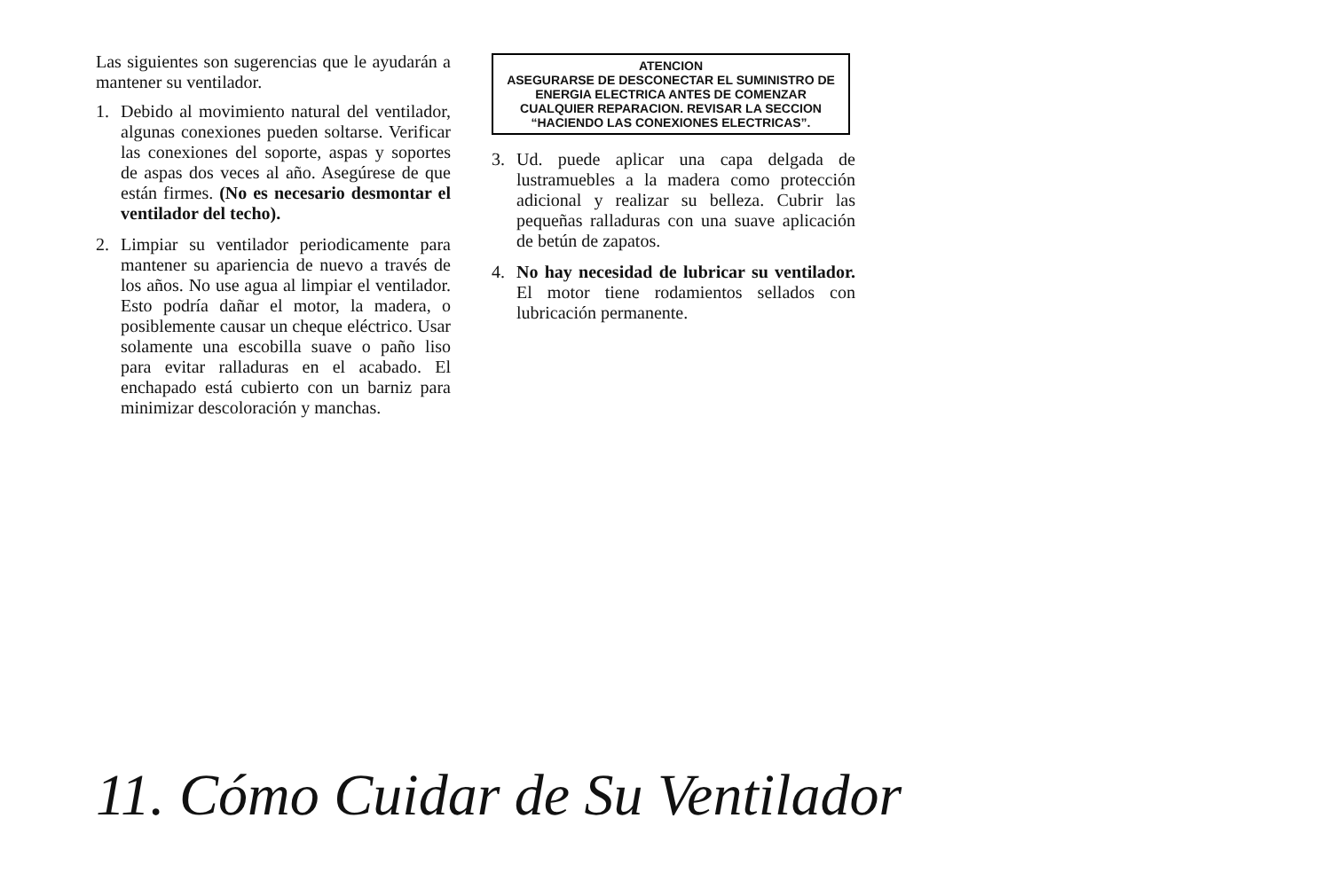Las siguientes son sugerencias que le ayudarán a mantener su ventilador.
1. Debido al movimiento natural del ventilador, algunas conexiones pueden soltarse. Verificar las conexiones del soporte, aspas y soportes de aspas dos veces al año. Asegúrese de que están firmes. (No es necesario desmontar el ventilador del techo).
2. Limpiar su ventilador periodicamente para mantener su apariencia de nuevo a través de los años. No use agua al limpiar el ventilador. Esto podría dañar el motor, la madera, o posiblemente causar un cheque eléctrico. Usar solamente una escobilla suave o paño liso para evitar ralladuras en el acabado. El enchapado está cubierto con un barniz para minimizar descoloración y manchas.
ATENCION
ASEGURARSE DE DESCONECTAR EL SUMINISTRO DE ENERGIA ELECTRICA ANTES DE COMENZAR CUALQUIER REPARACION. REVISAR LA SECCION “HACIENDO LAS CONEXIONES ELECTRICAS”.
3. Ud. puede aplicar una capa delgada de lustramuebles a la madera como protección adicional y realizar su belleza. Cubrir las pequeñas ralladuras con una suave aplicación de betún de zapatos.
4. No hay necesidad de lubricar su ventilador. El motor tiene rodamientos sellados con lubricación permanente.
11. Cómo Cuidar de Su Ventilador